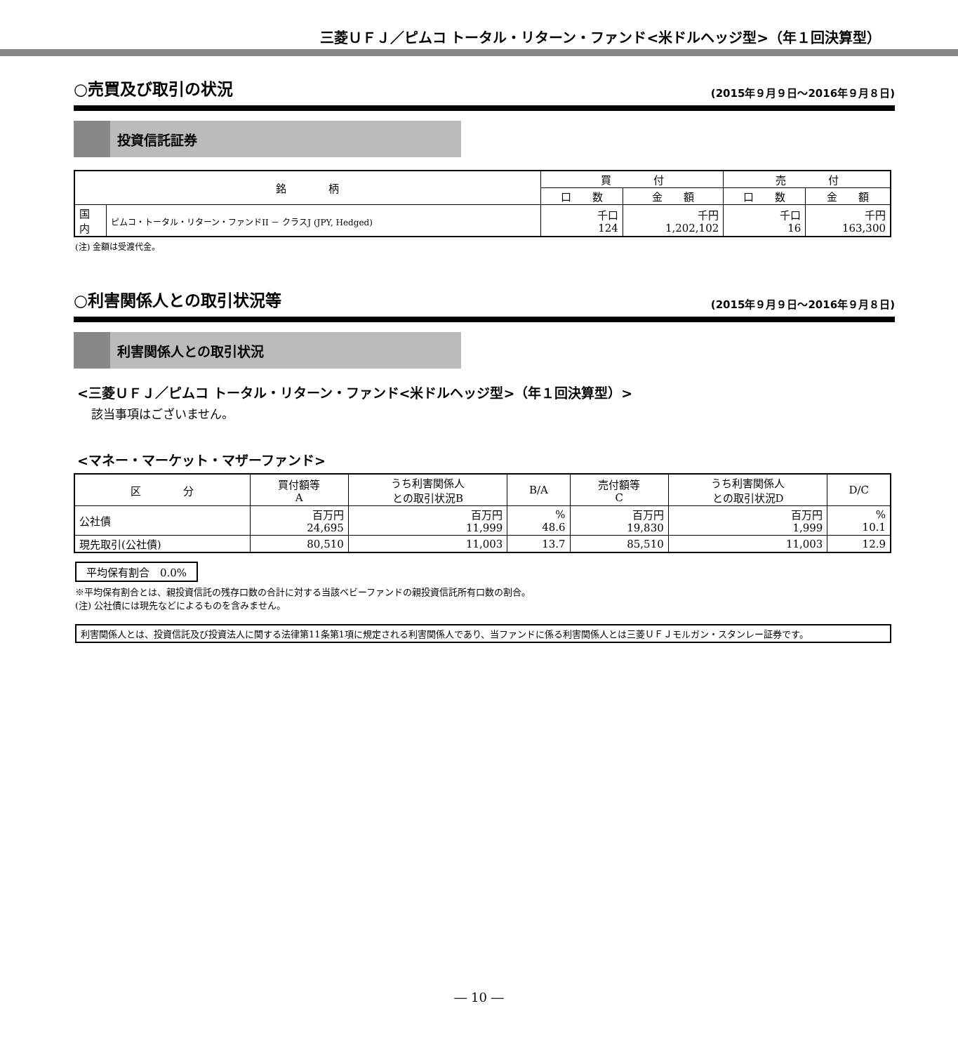三菱ＵＦＪ／ピムコ トータル・リターン・ファンド<米ドルヘッジ型>（年１回決算型）
○売買及び取引の状況
(2015年９月９日～2016年９月８日)
投資信託証券
| 銘 柄 | | 買 付 | | 売 付 | |
| --- | --- | --- | --- | --- | --- |
| | | 口 数 | 金 額 | 口 数 | 金 額 |
| 国 内 | ピムコ・トータル・リターン・ファンドII － クラスJ (JPY, Hedged) | 千口 124 | 千円 1,202,102 | 千口 16 | 千円 163,300 |
(注) 金額は受渡代金。
○利害関係人との取引状況等
(2015年９月９日～2016年９月８日)
利害関係人との取引状況
<三菱ＵＦＪ／ピムコ トータル・リターン・ファンド<米ドルヘッジ型>（年１回決算型）>
該当事項はございません。
<マネー・マーケット・マザーファンド>
| 区 分 | 買付額等 A | うち利害関係人 との取引状況B | B/A | 売付額等 C | うち利害関係人 との取引状況D | D/C |
| --- | --- | --- | --- | --- | --- | --- |
| 公社債 | 百万円 24,695 | 百万円 11,999 | % 48.6 | 百万円 19,830 | 百万円 1,999 | % 10.1 |
| 現先取引(公社債) | 80,510 | 11,003 | 13.7 | 85,510 | 11,003 | 12.9 |
平均保有割合　0.0%
※平均保有割合とは、親投資信託の残存口数の合計に対する当該ベビーファンドの親投資信託所有口数の割合。
(注) 公社債には現先などによるものを含みません。
利害関係人とは、投資信託及び投資法人に関する法律第11条第1項に規定される利害関係人であり、当ファンドに係る利害関係人とは三菱ＵＦＪモルガン・スタンレー証券です。
― 10 ―